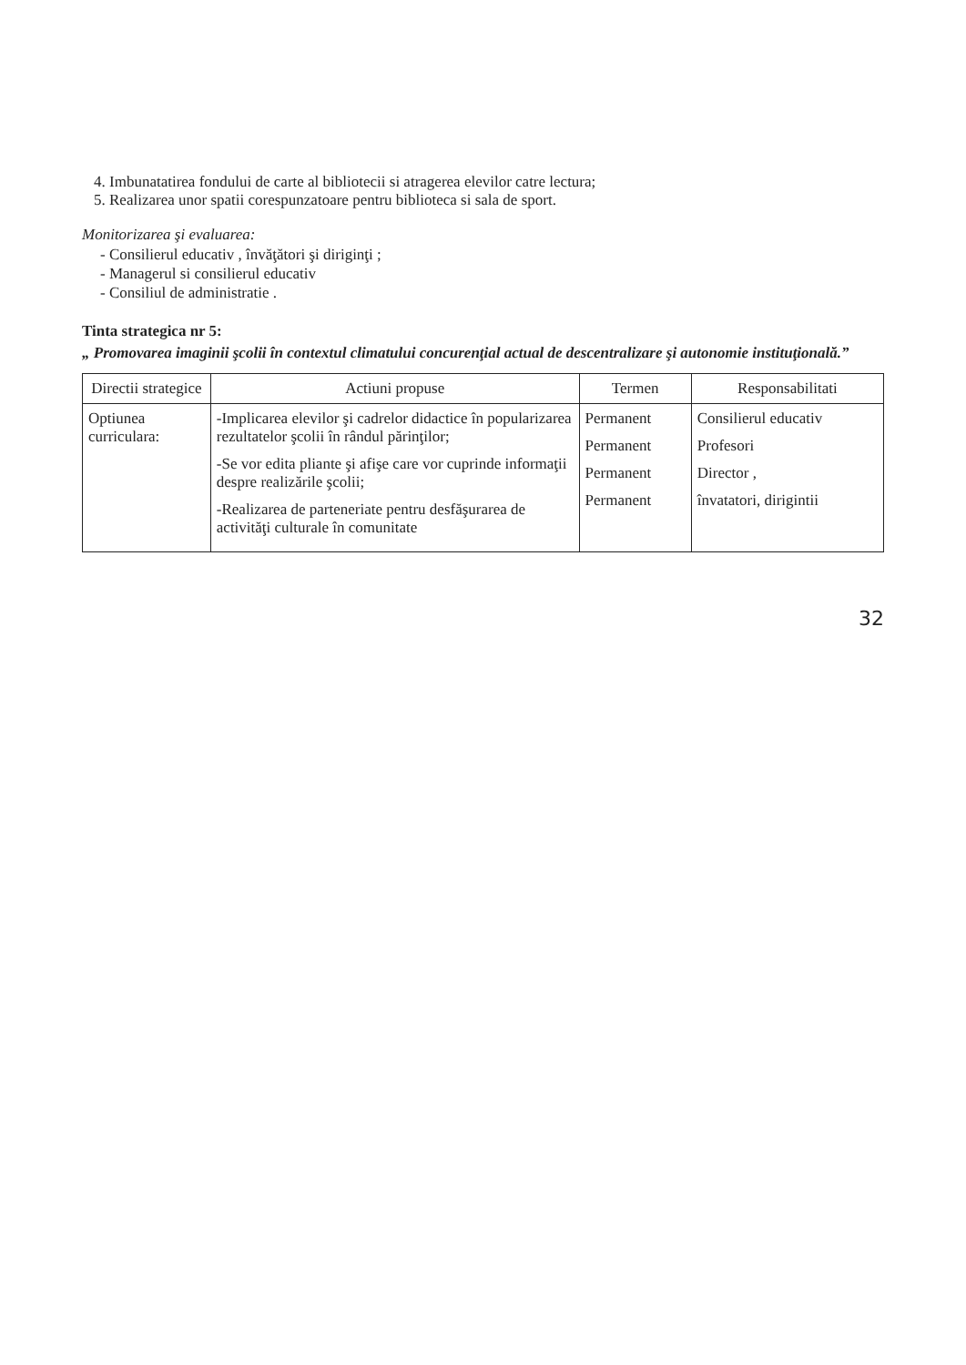4. Imbunatatirea fondului de carte al bibliotecii si atragerea elevilor catre lectura;
5. Realizarea unor spatii corespunzatoare pentru biblioteca si sala de sport.
Monitorizarea şi evaluarea:
- Consilierul educativ , învăţători şi diriginţi ;
- Managerul si consilierul educativ
- Consiliul de administratie .
Tinta strategica nr 5:
„ Promovarea imaginii şcolii în contextul climatului concurenţial actual de descentralizare şi autonomie instituţională.”
| Directii strategice | Actiuni propuse | Termen | Responsabilitati |
| --- | --- | --- | --- |
| Optiunea curriculara: | -Implicarea elevilor şi cadrelor didactice în popularizarea rezultatelor şcolii în rândul părinţilor; -Se vor edita pliante şi afişe care vor cuprinde informaţii despre realizările şcolii; -Realizarea de parteneriate pentru desfăşurarea de activităţi culturale în comunitate | Permanent Permanent Permanent Permanent | Consilierul educativ Profesori Director , învatatori, dirigintii |
32